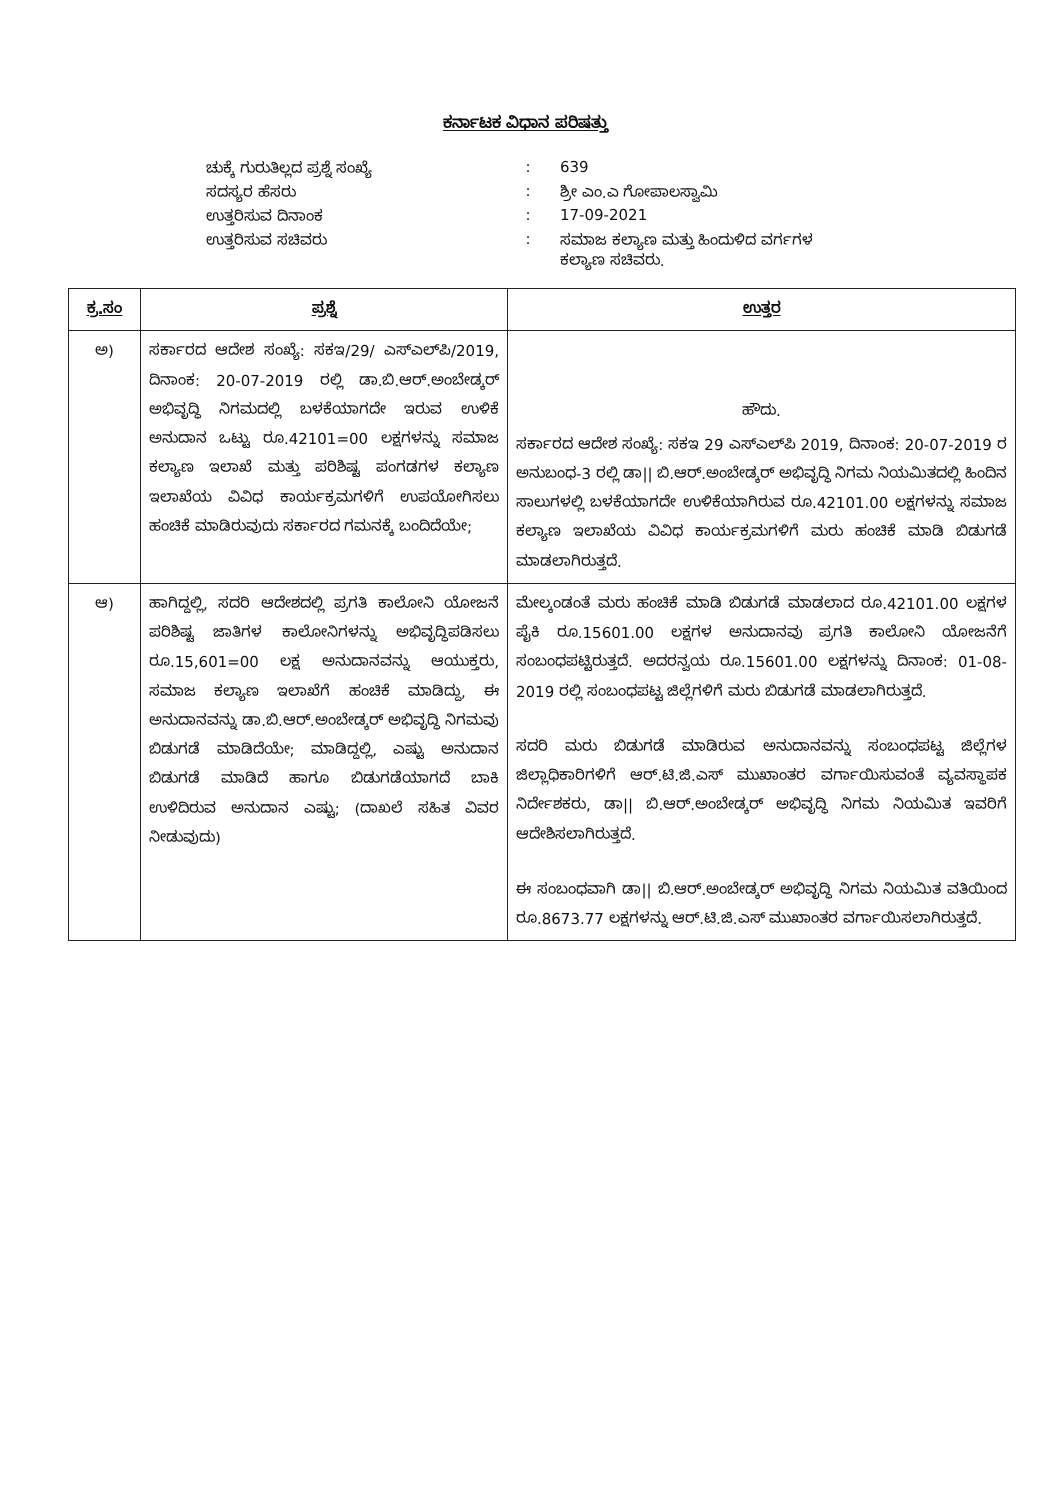ಕರ್ನಾಟಕ ವಿಧಾನ ಪರಿಷತ್ತು
| ಚುಕ್ಕೆ ಗುರುತಿಲ್ಲದ ಪ್ರಶ್ನೆ ಸಂಖ್ಯೆ | : | 639 |
| ಸದಸ್ಯರ ಹೆಸರು | : | ಶ್ರೀ ಎಂ.ಎ ಗೋಪಾಲಸ್ವಾಮಿ |
| ಉತ್ತರಿಸುವ ದಿನಾಂಕ | : | 17-09-2021 |
| ಉತ್ತರಿಸುವ ಸಚಿವರು | : | ಸಮಾಜ ಕಲ್ಯಾಣ ಮತ್ತು ಹಿಂದುಳಿದ ವರ್ಗಗಳ ಕಲ್ಯಾಣ ಸಚಿವರು. |
| ಕ್ರ.ಸಂ | ಪ್ರಶ್ನೆ | ಉತ್ತರ |
| --- | --- | --- |
| ಅ) | ಸರ್ಕಾರದ ಆದೇಶ ಸಂಖ್ಯೆ: ಸಕಇ/29/ ಎಸ್‌ಎಲ್‌ಪಿ/2019, ದಿನಾಂಕ: 20-07-2019 ರಲ್ಲಿ ಡಾ.ಬಿ.ಆರ್.ಅಂಬೇಡ್ಕರ್ ಅಭಿವೃದ್ಧಿ ನಿಗಮದಲ್ಲಿ ಬಳಕೆಯಾಗದೇ ಇರುವ ಉಳಿಕೆ ಅನುದಾನ ಒಟ್ಟು ರೂ.42101=00 ಲಕ್ಷಗಳನ್ನು ಸಮಾಜ ಕಲ್ಯಾಣ ಇಲಾಖೆ ಮತ್ತು ಪರಿಶಿಷ್ಟ ಪಂಗಡಗಳ ಕಲ್ಯಾಣ ಇಲಾಖೆಯ ವಿವಿಧ ಕಾರ್ಯಕ್ರಮಗಳಿಗೆ ಉಪಯೋಗಿಸಲು ಹಂಚಿಕೆ ಮಾಡಿರುವುದು ಸರ್ಕಾರದ ಗಮನಕ್ಕೆ ಬಂದಿದೆಯೇ; | ಹೌದು. ಸರ್ಕಾರದ ಆದೇಶ ಸಂಖ್ಯೆ: ಸಕಇ 29 ಎಸ್‌ಎಲ್‌ಪಿ 2019, ದಿನಾಂಕ: 20-07-2019 ರ ಅನುಬಂಧ-3 ರಲ್ಲಿ ಡಾ// ಬಿ.ಆರ್.ಅಂಬೇಡ್ಕರ್ ಅಭಿವೃದ್ಧಿ ನಿಗಮ ನಿಯಮಿತದಲ್ಲಿ ಹಿಂದಿನ ಸಾಲುಗಳಲ್ಲಿ ಬಳಕೆಯಾಗದೇ ಉಳಿಕೆಯಾಗಿರುವ ರೂ.42101.00 ಲಕ್ಷಗಳನ್ನು ಸಮಾಜ ಕಲ್ಯಾಣ ಇಲಾಖೆಯ ವಿವಿಧ ಕಾರ್ಯಕ್ರಮಗಳಿಗೆ ಮರು ಹಂಚಿಕೆ ಮಾಡಿ ಬಿಡುಗಡೆ ಮಾಡಲಾಗಿರುತ್ತದೆ. |
| ಆ) | ಹಾಗಿದ್ದಲ್ಲಿ, ಸದರಿ ಆದೇಶದಲ್ಲಿ ಪ್ರಗತಿ ಕಾಲೋನಿ ಯೋಜನೆ ಪರಿಶಿಷ್ಟ ಜಾತಿಗಳ ಕಾಲೋನಿಗಳನ್ನು ಅಭಿವೃದ್ಧಿಪಡಿಸಲು ರೂ.15,601=00 ಲಕ್ಷ ಅನುದಾನವನ್ನು ಆಯುಕ್ತರು, ಸಮಾಜ ಕಲ್ಯಾಣ ಇಲಾಖೆಗೆ ಹಂಚಿಕೆ ಮಾಡಿದ್ದು, ಈ ಅನುದಾನವನ್ನು ಡಾ.ಬಿ.ಆರ್.ಅಂಬೇಡ್ಕರ್ ಅಭಿವೃದ್ಧಿ ನಿಗಮವು ಬಿಡುಗಡೆ ಮಾಡಿದೆಯೇ; ಮಾಡಿದ್ದಲ್ಲಿ, ಎಷ್ಟು ಅನುದಾನ ಬಿಡುಗಡೆ ಮಾಡಿದೆ ಹಾಗೂ ಬಿಡುಗಡೆಯಾಗದೆ ಬಾಕಿ ಉಳಿದಿರುವ ಅನುದಾನ ಎಷ್ಟು; (ದಾಖಲೆ ಸಹಿತ ವಿವರ ನೀಡುವುದು) | ಮೇಲ್ಕಂಡಂತೆ ಮರು ಹಂಚಿಕೆ ಮಾಡಿ ಬಿಡುಗಡೆ ಮಾಡಲಾದ ರೂ.42101.00 ಲಕ್ಷಗಳ ಪೈಕಿ ರೂ.15601.00 ಲಕ್ಷಗಳ ಅನುದಾನವು ಪ್ರಗತಿ ಕಾಲೋನಿ ಯೋಜನೆಗೆ ಸಂಬಂಧಪಟ್ಟಿರುತ್ತದೆ. ಅದರನ್ವಯ ರೂ.15601.00 ಲಕ್ಷಗಳನ್ನು ದಿನಾಂಕ: 01-08-2019 ರಲ್ಲಿ ಸಂಬಂಧಪಟ್ಟ ಜಿಲ್ಲೆಗಳಿಗೆ ಮರು ಬಿಡುಗಡೆ ಮಾಡಲಾಗಿರುತ್ತದೆ. ಸದರಿ ಮರು ಬಿಡುಗಡೆ ಮಾಡಿರುವ ಅನುದಾನವನ್ನು ಸಂಬಂಧಪಟ್ಟ ಜಿಲ್ಲೆಗಳ ಜಿಲ್ಲಾಧಿಕಾರಿಗಳಿಗೆ ಆರ್.ಟಿ.ಜಿ.ಎಸ್ ಮುಖಾಂತರ ವರ್ಗಾಯಿಸುವಂತೆ ವ್ಯವಸ್ಥಾಪಕ ನಿರ್ದೇಶಕರು, ಡಾ// ಬಿ.ಆರ್.ಅಂಬೇಡ್ಕರ್ ಅಭಿವೃದ್ಧಿ ನಿಗಮ ನಿಯಮಿತ ಇವರಿಗೆ ಆದೇಶಿಸಲಾಗಿರುತ್ತದೆ. ಈ ಸಂಬಂಧವಾಗಿ ಡಾ// ಬಿ.ಆರ್.ಅಂಬೇಡ್ಕರ್ ಅಭಿವೃದ್ಧಿ ನಿಗಮ ನಿಯಮಿತ ವತಿಯಿಂದ ರೂ.8673.77 ಲಕ್ಷಗಳನ್ನು ಆರ್.ಟಿ.ಜಿ.ಎಸ್ ಮುಖಾಂತರ ವರ್ಗಾಯಿಸಲಾಗಿರುತ್ತದೆ. |